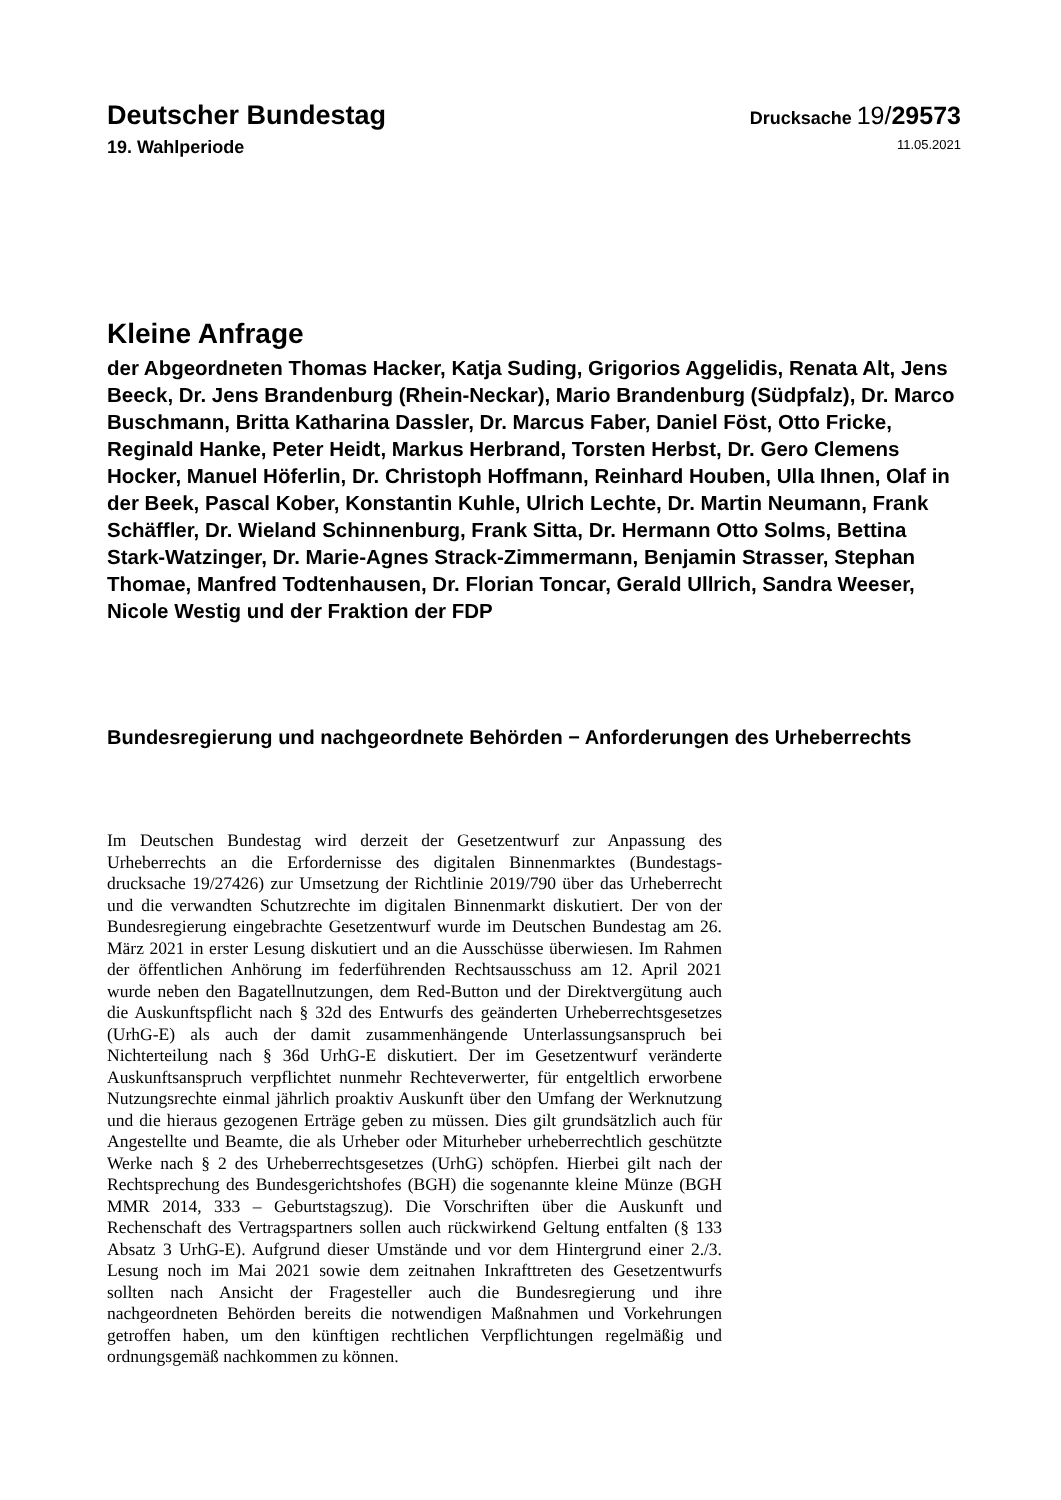Deutscher Bundestag
Drucksache 19/29573
19. Wahlperiode 11.05.2021
Kleine Anfrage
der Abgeordneten Thomas Hacker, Katja Suding, Grigorios Aggelidis, Renata Alt, Jens Beeck, Dr. Jens Brandenburg (Rhein-Neckar), Mario Brandenburg (Südpfalz), Dr. Marco Buschmann, Britta Katharina Dassler, Dr. Marcus Faber, Daniel Föst, Otto Fricke, Reginald Hanke, Peter Heidt, Markus Herbrand, Torsten Herbst, Dr. Gero Clemens Hocker, Manuel Höferlin, Dr. Christoph Hoffmann, Reinhard Houben, Ulla Ihnen, Olaf in der Beek, Pascal Kober, Konstantin Kuhle, Ulrich Lechte, Dr. Martin Neumann, Frank Schäffler, Dr. Wieland Schinnenburg, Frank Sitta, Dr. Hermann Otto Solms, Bettina Stark-Watzinger, Dr. Marie-Agnes Strack-Zimmermann, Benjamin Strasser, Stephan Thomae, Manfred Todtenhausen, Dr. Florian Toncar, Gerald Ullrich, Sandra Weeser, Nicole Westig und der Fraktion der FDP
Bundesregierung und nachgeordnete Behörden − Anforderungen des Urheberrechts
Im Deutschen Bundestag wird derzeit der Gesetzentwurf zur Anpassung des Urheberrechts an die Erfordernisse des digitalen Binnenmarktes (Bundestags­drucksache 19/27426) zur Umsetzung der Richtlinie 2019/790 über das Urhe­berrecht und die verwandten Schutzrechte im digitalen Binnenmarkt diskutiert. Der von der Bundesregierung eingebrachte Gesetzentwurf wurde im Deutschen Bundestag am 26. März 2021 in erster Lesung diskutiert und an die Ausschüsse überwiesen. Im Rahmen der öffentlichen Anhörung im federführenden Rechts­ausschuss am 12. April 2021 wurde neben den Bagatellnutzungen, dem Red-Button und der Direktvergütung auch die Auskunftspflicht nach § 32d des Ent­wurfs des geänderten Urheberrechtsgesetzes (UrhG-E) als auch der damit zu­sammenhängende Unterlassungsanspruch bei Nichterteilung nach § 36d UrhG-E diskutiert. Der im Gesetzentwurf veränderte Auskunftsanspruch verpflichtet nunmehr Rechteverwerter, für entgeltlich erworbene Nutzungsrechte einmal jährlich proaktiv Auskunft über den Umfang der Werknutzung und die hieraus gezogenen Erträge geben zu müssen. Dies gilt grundsätzlich auch für Ange­stellte und Beamte, die als Urheber oder Miturheber urheberrechtlich geschütz­te Werke nach § 2 des Urheberrechtsgesetzes (UrhG) schöpfen. Hierbei gilt nach der Rechtsprechung des Bundesgerichtshofes (BGH) die sogenannte klei­ne Münze (BGH MMR 2014, 333 – Geburtstagszug). Die Vorschriften über die Auskunft und Rechenschaft des Vertragspartners sollen auch rückwirkend Gel­tung entfalten (§ 133 Absatz 3 UrhG-E). Aufgrund dieser Umstände und vor dem Hintergrund einer 2./3. Lesung noch im Mai 2021 sowie dem zeitnahen In­krafttreten des Gesetzentwurfs sollten nach Ansicht der Fragesteller auch die Bundesregierung und ihre nachgeordneten Behörden bereits die notwendigen Maßnahmen und Vorkehrungen getroffen haben, um den künftigen rechtlichen Verpflichtungen regelmäßig und ordnungsgemäß nachkommen zu können.